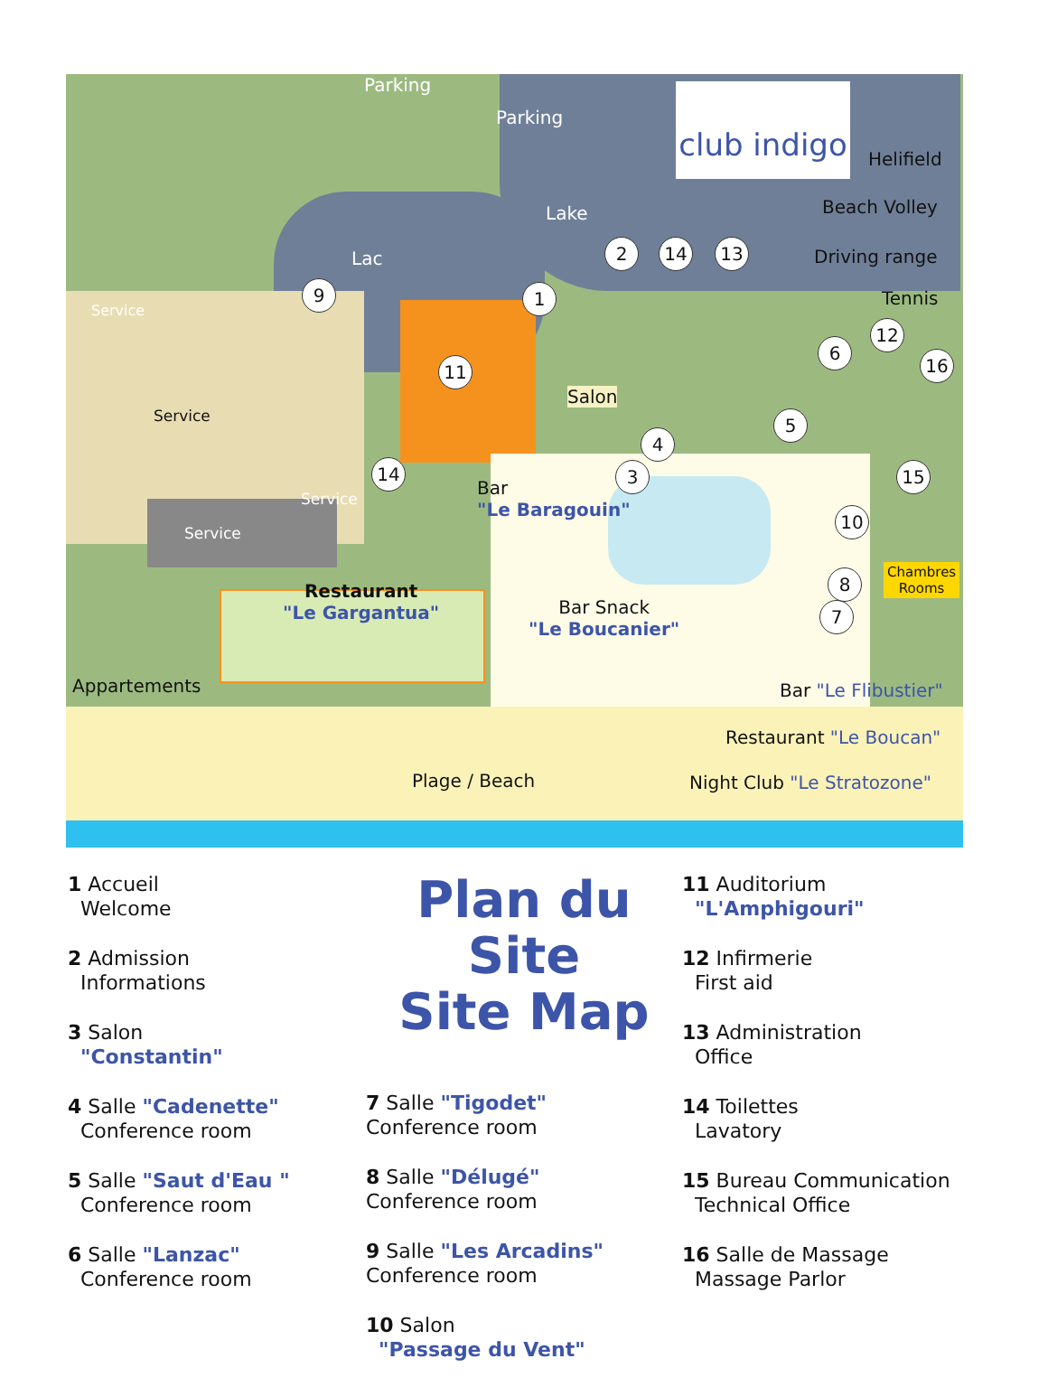club indigo
Parking
Parking
Lake
Lac
Helifield
Beach Volley
Driving range
Tennis
Service
Service
Service
Service
Salon
Bar
"Le Baragouin"
Restaurant
"Le Gargantua"
Bar Snack
"Le Boucanier"
Chambres
Rooms
Appartements Bar "Le Flibustier"
Restaurant "Le Boucan"
Plage / Beach Night Club "Le Stratozone"
1
2
3
4
5
6
7
8
9
10
11
12
13
14
14 15
16
1 Accueil
Welcome
2 Admission
Informations
3 Salon
"Constantin"
4 Salle "Cadenette"
Conference room
5 Salle "Saut d'Eau "
Conference room
6 Salle "Lanzac"
Conference room
Plan du Site
Site Map
7 Salle "Tigodet"
Conference room
8 Salle "Délugé"
Conference room
9 Salle "Les Arcadins"
Conference room
10 Salon
"Passage du Vent"
11 Auditorium
"L'Amphigouri"
12 Infirmerie
First aid
13 Administration
Office
14 Toilettes
Lavatory
15 Bureau Communication
Technical Office
16 Salle de Massage
Massage Parlor